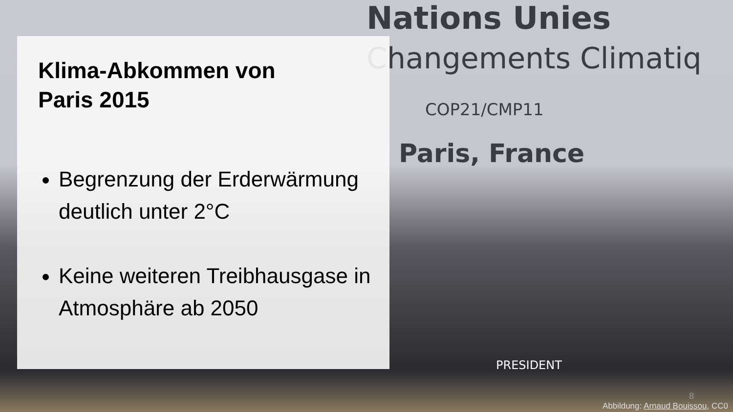Nations Unies
Changements Climatiq
COP21/CMP11
Paris, France
PRESIDENT
Klima-Abkommen von
Paris 2015
Begrenzung der Erderwärmung deutlich unter 2°C
Keine weiteren Treibhausgase in Atmosphäre ab 2050
8
Abbildung: Arnaud Bouissou, CC0